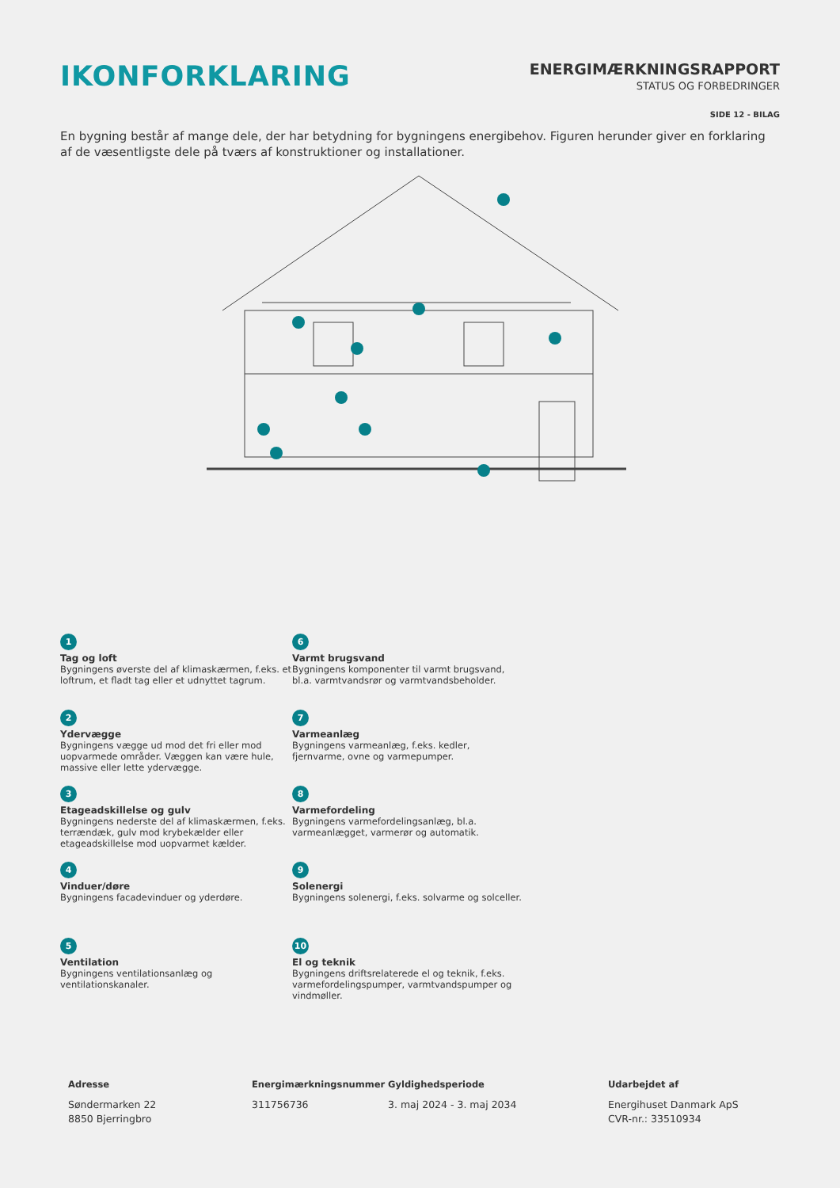IKONFORKLARING
ENERGIMÆRKNINGSRAPPORT
STATUS OG FORBEDRINGER
SIDE 12 - BILAG
En bygning består af mange dele, der har betydning for bygningens energibehov. Figuren herunder giver en forklaring af de væsentligste dele på tværs af konstruktioner og installationer.
1
Tag og loft
Bygningens øverste del af klimaskærmen, f.eks. et loftrum, et fladt tag eller et udnyttet tagrum.
6
Varmt brugsvand
Bygningens komponenter til varmt brugsvand, bl.a. varmtvandsrør og varmtvandsbeholder.
2
Ydervægge
Bygningens vægge ud mod det fri eller mod uopvarmede områder. Væggen kan være hule, massive eller lette ydervægge.
7
Varmeanlæg
Bygningens varmeanlæg, f.eks. kedler, fjernvarme, ovne og varmepumper.
3
Etageadskillelse og gulv
Bygningens nederste del af klimaskærmen, f.eks. terrændæk, gulv mod krybekælder eller etageadskillelse mod uopvarmet kælder.
8
Varmefordeling
Bygningens varmefordelingsanlæg, bl.a. varmeanlægget, varmerør og automatik.
4
Vinduer/døre
Bygningens facadevinduer og yderdøre.
9
Solenergi
Bygningens solenergi, f.eks. solvarme og solceller.
5
Ventilation
Bygningens ventilationsanlæg og ventilationskanaler.
10
El og teknik
Bygningens driftsrelaterede el og teknik, f.eks. varmefordelingspumper, varmtvandspumper og vindmøller.
Adresse
Søndermarken 22
8850 Bjerringbro
Energimærkningsnummer
311756736
Gyldighedsperiode
3. maj 2024 - 3. maj 2034
Udarbejdet af
Energihuset Danmark ApS
CVR-nr.: 33510934